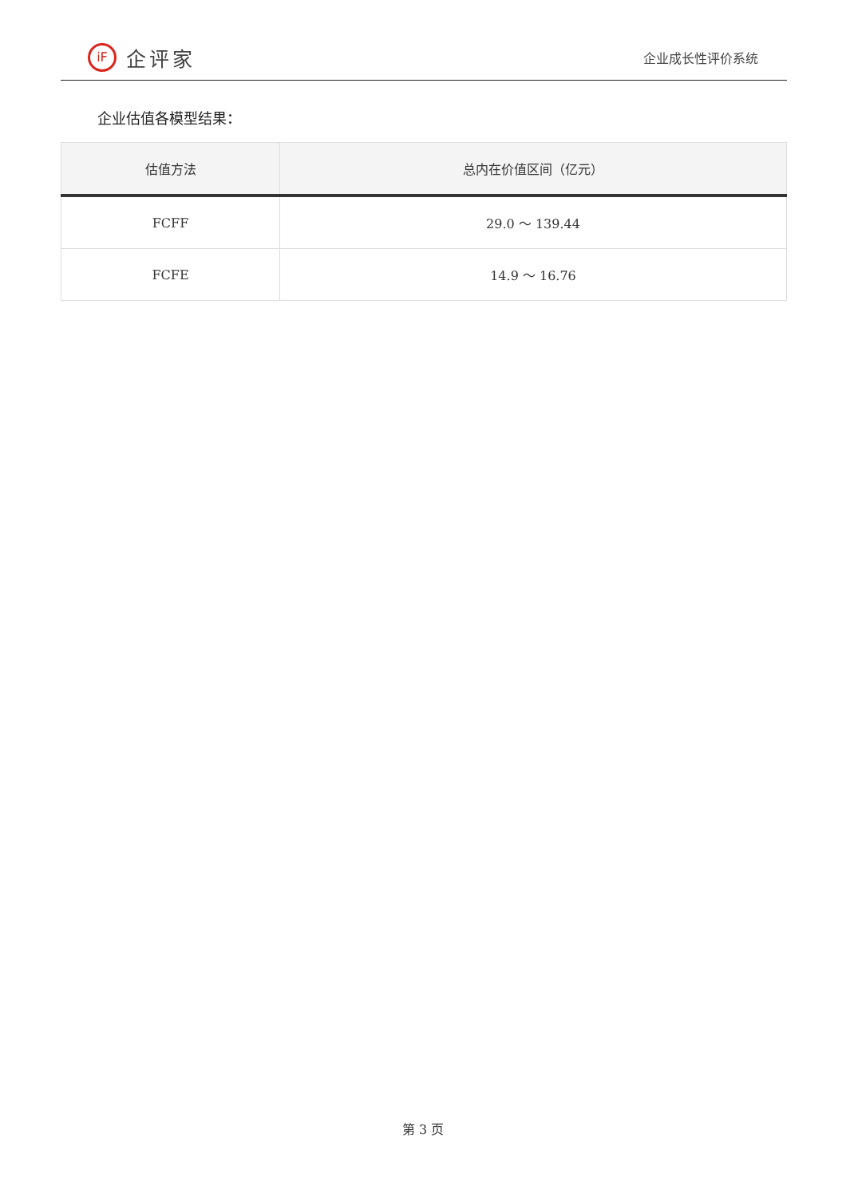iF
企评家
企业成长性评价系统
企业估值各模型结果：
| 估值方法 | 总内在价值区间（亿元） |
| --- | --- |
| FCFF | 29.0 ～ 139.44 |
| FCFE | 14.9 ～ 16.76 |
第 3 页